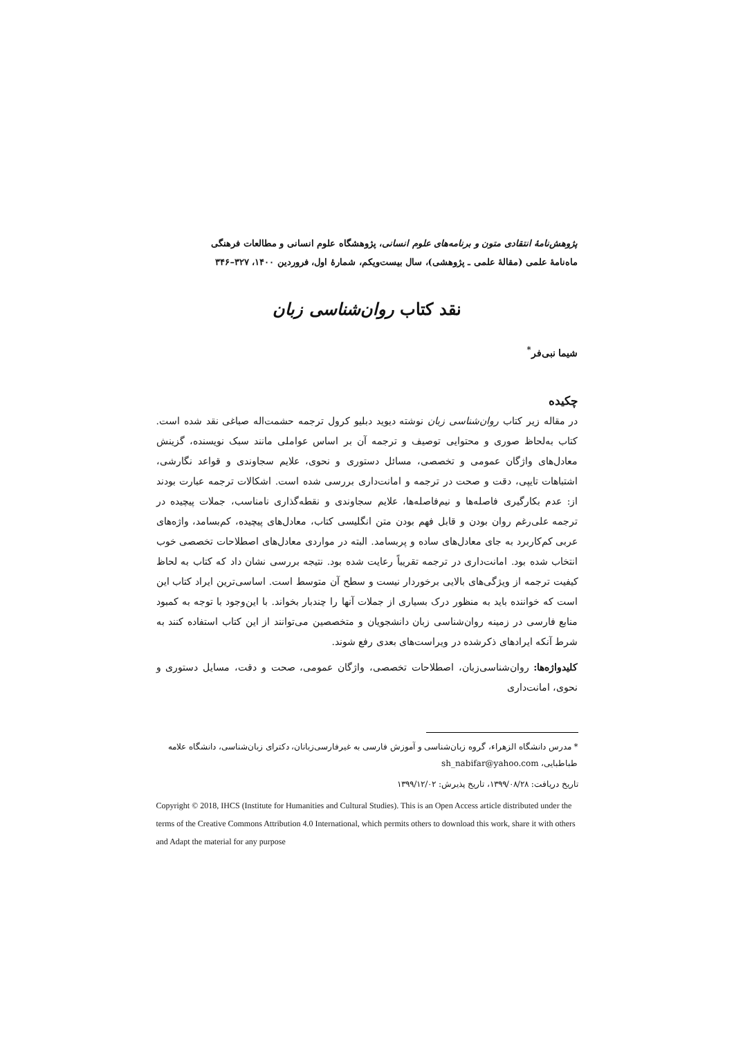پژوهش‌نامهٔ انتقادی متون و برنامه‌های علوم انسانی، پژوهشگاه علوم انسانی و مطالعات فرهنگی
ماه‌نامهٔ علمی (مقالهٔ علمی ـ پژوهشی)، سال بیست‌ویکم، شمارهٔ اول، فروردین ۱۴۰۰، ۳۲۷–۳۴۶
نقد کتاب روان‌شناسی زبان
شیما نبی‌فر<sup>*</sup>
چکیده
در مقاله زیر کتاب روان‌شناسی زبان نوشته دیوید دبلیو کرول ترجمه حشمت‌اله صباغی نقد شده است. کتاب به‌لحاظ صوری و محتوایی توصیف و ترجمه آن بر اساس عواملی مانند سبک نویسنده، گزینش معادل‌های واژگان عمومی و تخصصی، مسائل دستوری و نحوی، علایم سجاوندی و قواعد نگارشی، اشتباهات تایپی، دقت و صحت در ترجمه و امانت‌داری بررسی شده است. اشکالات ترجمه عبارت بودند از: عدم بکارگیری فاصله‌ها و نیم‌فاصله‌ها، علایم سجاوندی و نقطه‌گذاری نامناسب، جملات پیچیده در ترجمه علی‌رغم روان بودن و قابل فهم بودن متن انگلیسی کتاب، معادل‌های پیچیده، کم‌بسامد، واژه‌های عربی کم‌کاربرد به جای معادل‌های ساده و پربسامد. البته در مواردی معادل‌های اصطلاحات تخصصی خوب انتخاب شده بود. امانت‌داری در ترجمه تقریباً رعایت شده بود. نتیجه بررسی نشان داد که کتاب به لحاظ کیفیت ترجمه از ویژگی‌های بالایی برخوردار نیست و سطح آن متوسط است. اساسی‌ترین ایراد کتاب این است که خواننده باید به منظور درک بسیاری از جملات آنها را چندبار بخواند. با این‌وجود با توجه به کمبود منابع فارسی در زمینه روان‌شناسی زبان دانشجویان و متخصصین می‌توانند از این کتاب استفاده کنند به شرط آنکه ایرادهای ذکرشده در ویراست‌های بعدی رفع شوند.
کلیدواژه‌ها: روان‌شناسی‌زبان، اصطلاحات تخصصی، واژگان عمومی، صحت و دقت، مسایل دستوری و نحوی، امانت‌داری
* مدرس دانشگاه الزهراء، گروه زبان‌شناسی و آموزش فارسی به غیرفارسی‌زبانان، دکترای زبان‌شناسی، دانشگاه علامه طباطبایی، sh_nabifar@yahoo.com
تاریخ دریافت: ۱۳۹۹/۰۸/۲۸، تاریخ پذیرش: ۱۳۹۹/۱۲/۰۲
Copyright © 2018, IHCS (Institute for Humanities and Cultural Studies). This is an Open Access article distributed under the terms of the Creative Commons Attribution 4.0 International, which permits others to download this work, share it with others and Adapt the material for any purpose